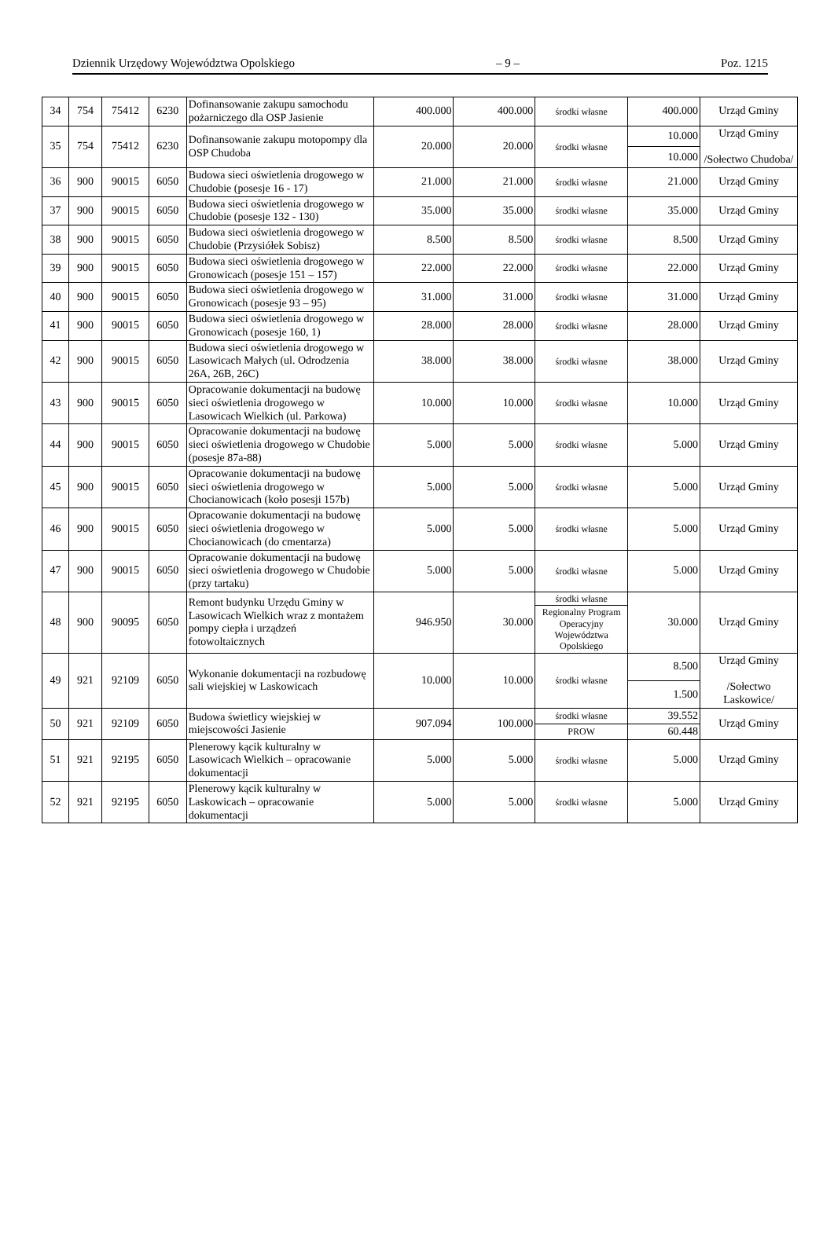Dziennik Urzędowy Województwa Opolskiego – 9 – Poz. 1215
| 34 | 754 | 75412 | 6230 | Dofinansowanie zakupu samochodu pożarniczego dla OSP Jasienie | 400.000 | 400.000 | środki własne | 400.000 | Urząd Gminy |
| 35 | 754 | 75412 | 6230 | Dofinansowanie zakupu motopompy dla OSP Chudoba | 20.000 | 20.000 | środki własne | 10.000 | Urząd Gminy /Sołectwo Chudoba/ |
| | | | | | | | | 10.000 | |
| 36 | 900 | 90015 | 6050 | Budowa sieci oświetlenia drogowego w Chudobie (posesje 16 - 17) | 21.000 | 21.000 | środki własne | 21.000 | Urząd Gminy |
| 37 | 900 | 90015 | 6050 | Budowa sieci oświetlenia drogowego w Chudobie (posesje 132 - 130) | 35.000 | 35.000 | środki własne | 35.000 | Urząd Gminy |
| 38 | 900 | 90015 | 6050 | Budowa sieci oświetlenia drogowego w Chudobie (Przysiółek Sobisz) | 8.500 | 8.500 | środki własne | 8.500 | Urząd Gminy |
| 39 | 900 | 90015 | 6050 | Budowa sieci oświetlenia drogowego w Gronowicach (posesje 151 – 157) | 22.000 | 22.000 | środki własne | 22.000 | Urząd Gminy |
| 40 | 900 | 90015 | 6050 | Budowa sieci oświetlenia drogowego w Gronowicach (posesje 93 – 95) | 31.000 | 31.000 | środki własne | 31.000 | Urząd Gminy |
| 41 | 900 | 90015 | 6050 | Budowa sieci oświetlenia drogowego w Gronowicach (posesje 160, 1) | 28.000 | 28.000 | środki własne | 28.000 | Urząd Gminy |
| 42 | 900 | 90015 | 6050 | Budowa sieci oświetlenia drogowego w Lasowicach Małych (ul. Odrodzenia 26A, 26B, 26C) | 38.000 | 38.000 | środki własne | 38.000 | Urząd Gminy |
| 43 | 900 | 90015 | 6050 | Opracowanie dokumentacji na budowę sieci oświetlenia drogowego w Lasowicach Wielkich (ul. Parkowa) | 10.000 | 10.000 | środki własne | 10.000 | Urząd Gminy |
| 44 | 900 | 90015 | 6050 | Opracowanie dokumentacji na budowę sieci oświetlenia drogowego w Chudobie (posesje 87a-88) | 5.000 | 5.000 | środki własne | 5.000 | Urząd Gminy |
| 45 | 900 | 90015 | 6050 | Opracowanie dokumentacji na budowę sieci oświetlenia drogowego w Chocianowicach (koło posesji 157b) | 5.000 | 5.000 | środki własne | 5.000 | Urząd Gminy |
| 46 | 900 | 90015 | 6050 | Opracowanie dokumentacji na budowę sieci oświetlenia drogowego w Chocianowicach (do cmentarza) | 5.000 | 5.000 | środki własne | 5.000 | Urząd Gminy |
| 47 | 900 | 90015 | 6050 | Opracowanie dokumentacji na budowę sieci oświetlenia drogowego w Chudobie (przy tartaku) | 5.000 | 5.000 | środki własne | 5.000 | Urząd Gminy |
| 48 | 900 | 90095 | 6050 | Remont budynku Urzędu Gminy w Lasowicach Wielkich wraz z montażem pompy ciepła i urządzeń fotowoltaicznych | 946.950 | 30.000 | środki własne | 30.000 | Urząd Gminy |
| | | | | | | | Regionalny Program Operacyjny Województwa Opolskiego | | |
| 49 | 921 | 92109 | 6050 | Wykonanie dokumentacji na rozbudowę sali wiejskiej w Laskowicach | 10.000 | 10.000 | środki własne | 8.500 | Urząd Gminy /Sołectwo Laskowice/ |
| | | | | | | | | 1.500 | |
| 50 | 921 | 92109 | 6050 | Budowa świetlicy wiejskiej w miejscowości Jasienie | 907.094 | 100.000 | środki własne | 39.552 | Urząd Gminy |
| | | | | | | | PROW | 60.448 | |
| 51 | 921 | 92195 | 6050 | Plenerowy kącik kulturalny w Lasowicach Wielkich – opracowanie dokumentacji | 5.000 | 5.000 | środki własne | 5.000 | Urząd Gminy |
| 52 | 921 | 92195 | 6050 | Plenerowy kącik kulturalny w Laskowicach – opracowanie dokumentacji | 5.000 | 5.000 | środki własne | 5.000 | Urząd Gminy |